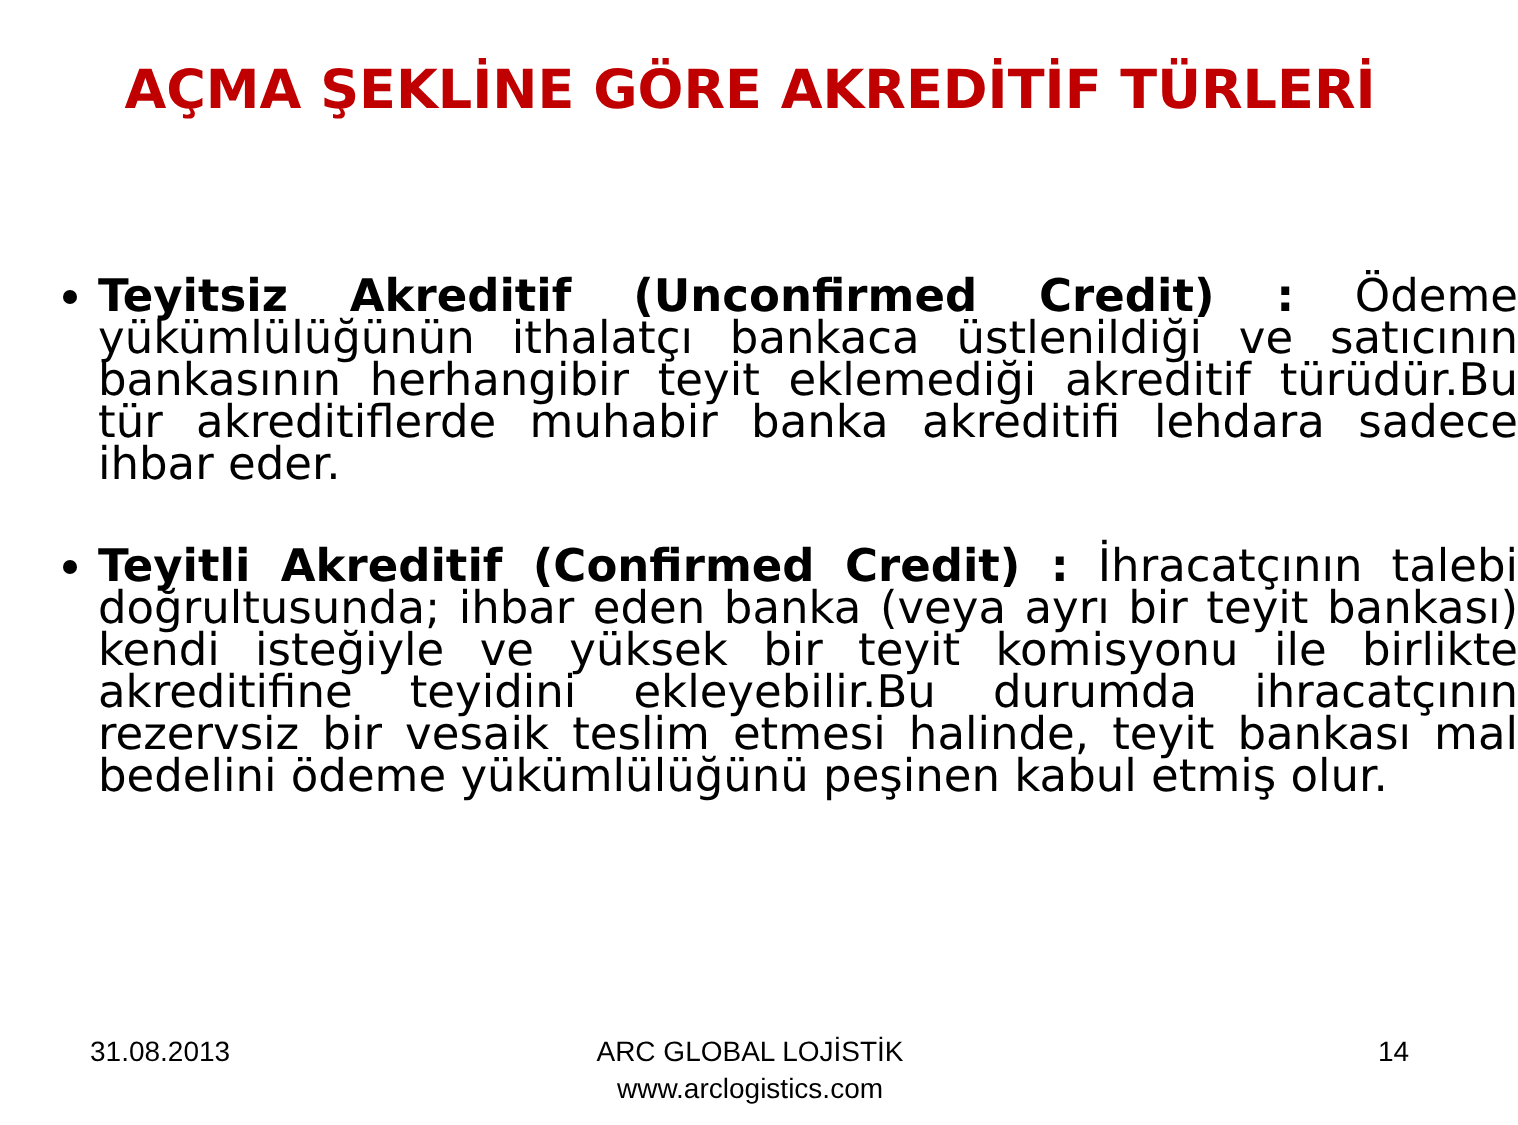AÇMA ŞEKLİNE GÖRE AKREDİTİF TÜRLERİ
Teyitsiz Akreditif (Unconfirmed Credit) : Ödeme yükümlülüğünün ithalatçı bankaca üstlenildiği ve satıcının bankasının herhangibir teyit eklemediği akreditif türüdür.Bu tür akreditiflerde muhabir banka akreditifi lehdara sadece ihbar eder.
Teyitli Akreditif (Confirmed Credit) : İhracatçının talebi doğrultusunda; ihbar eden banka (veya ayrı bir teyit bankası) kendi isteğiyle ve yüksek bir teyit komisyonu ile birlikte akreditifine teyidini ekleyebilir.Bu durumda ihracatçının rezervsiz bir vesaik teslim etmesi halinde, teyit bankası mal bedelini ödeme yükümlülüğünü peşinen kabul etmiş olur.
31.08.2013
ARC GLOBAL LOJİSTİK
www.arclogistics.com
14